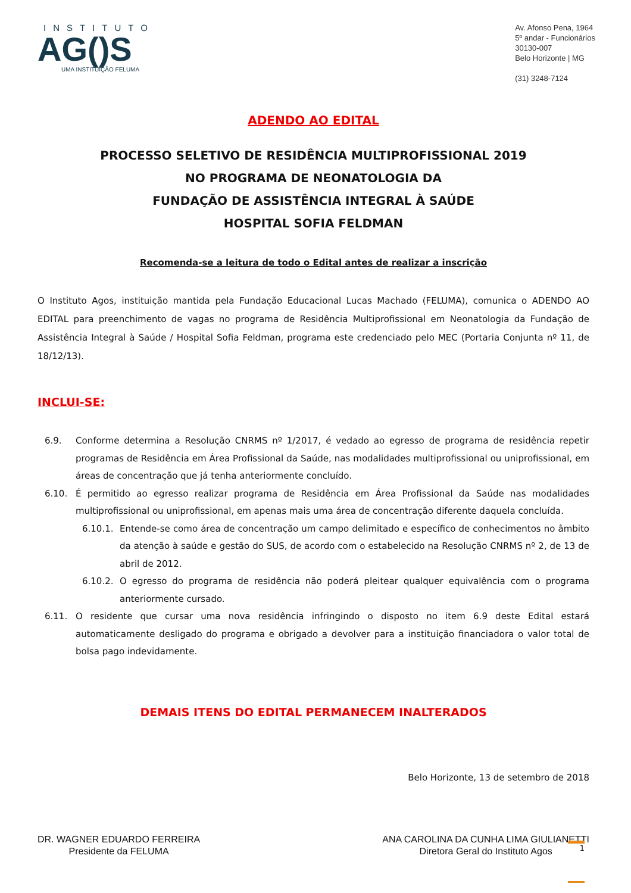INSTITUTO
AG()S
UMA INSTITUIÇÃO FELUMA
Av. Afonso Pena, 1964
5º andar - Funcionários
30130-007
Belo Horizonte | MG
(31) 3248-7124
ADENDO AO EDITAL
PROCESSO SELETIVO DE RESIDÊNCIA MULTIPROFISSIONAL 2019
NO PROGRAMA DE NEONATOLOGIA DA
FUNDAÇÃO DE ASSISTÊNCIA INTEGRAL À SAÚDE
HOSPITAL SOFIA FELDMAN
Recomenda-se a leitura de todo o Edital antes de realizar a inscrição
O Instituto Agos, instituição mantida pela Fundação Educacional Lucas Machado (FELUMA), comunica o ADENDO AO EDITAL para preenchimento de vagas no programa de Residência Multiprofissional em Neonatologia da Fundação de Assistência Integral à Saúde / Hospital Sofia Feldman, programa este credenciado pelo MEC (Portaria Conjunta nº 11, de 18/12/13).
INCLUI-SE:
6.9. Conforme determina a Resolução CNRMS nº 1/2017, é vedado ao egresso de programa de residência repetir programas de Residência em Área Profissional da Saúde, nas modalidades multiprofissional ou uniprofissional, em áreas de concentração que já tenha anteriormente concluído.
6.10. É permitido ao egresso realizar programa de Residência em Área Profissional da Saúde nas modalidades multiprofissional ou uniprofissional, em apenas mais uma área de concentração diferente daquela concluída.
6.10.1. Entende-se como área de concentração um campo delimitado e específico de conhecimentos no âmbito da atenção à saúde e gestão do SUS, de acordo com o estabelecido na Resolução CNRMS nº 2, de 13 de abril de 2012.
6.10.2. O egresso do programa de residência não poderá pleitear qualquer equivalência com o programa anteriormente cursado.
6.11. O residente que cursar uma nova residência infringindo o disposto no item 6.9 deste Edital estará automaticamente desligado do programa e obrigado a devolver para a instituição financiadora o valor total de bolsa pago indevidamente.
DEMAIS ITENS DO EDITAL PERMANECEM INALTERADOS
Belo Horizonte, 13 de setembro de 2018
DR. WAGNER EDUARDO FERREIRA
Presidente da FELUMA
ANA CAROLINA DA CUNHA LIMA GIULIANETTI
Diretora Geral do Instituto Agos
1